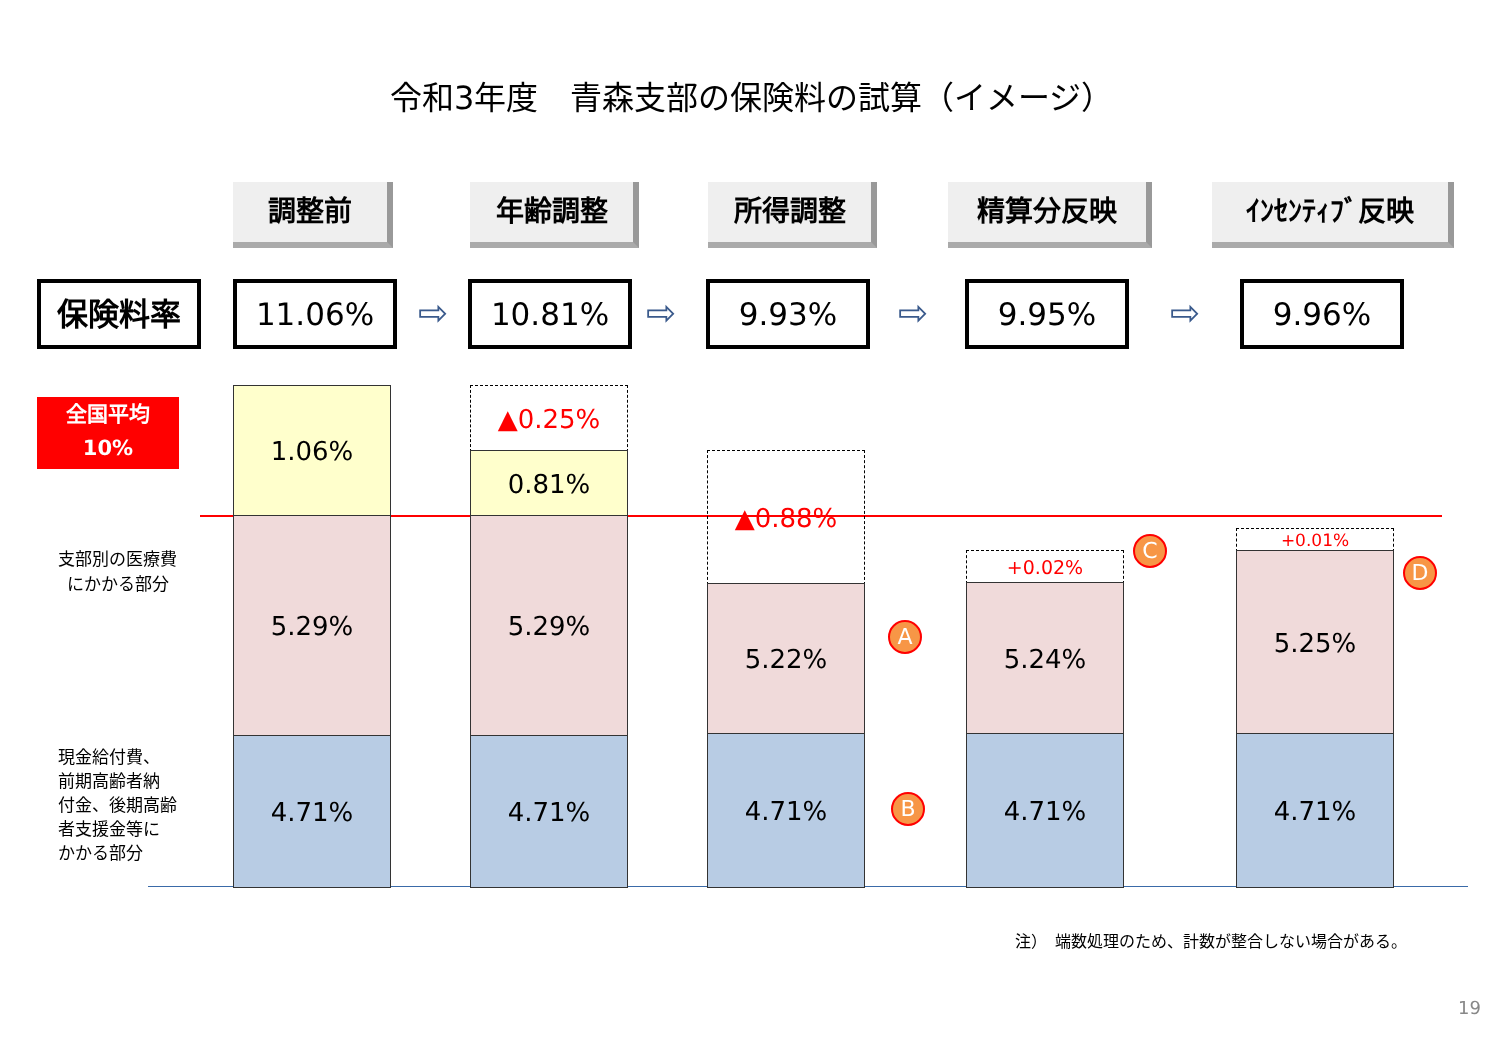令和3年度　青森支部の保険料の試算（イメージ）
調整前 年齢調整 所得調整 精算分反映 ｲﾝｾﾝﾃｨﾌﾞ反映
保険料率 11.06% ⇨ 10.81% ⇨ 9.93% ⇨ 9.95% ⇨ 9.96%
全国平均
10%
1.06%
5.29%
4.71%
▲0.25%
0.81%
5.29%
4.71%
▲0.88%
5.22%
4.71%
+0.02%
5.24%
4.71%
+0.01%
5.25%
4.71%
A
B
C
D
支部別の医療費
にかかる部分
現金給付費、
前期高齢者納
付金、後期高齢
者支援金等に
かかる部分
注）　端数処理のため、計数が整合しない場合がある。
19